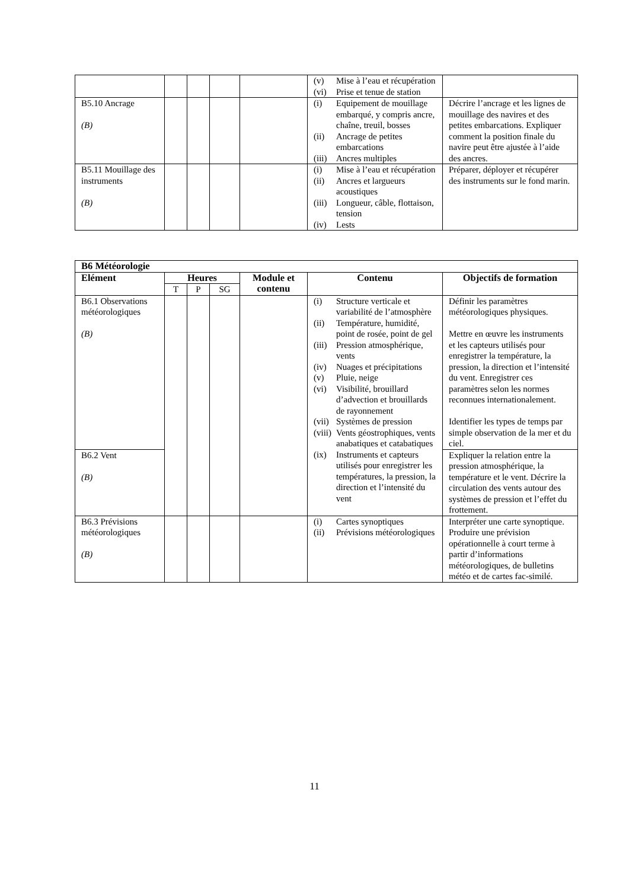| | | | | | (v) Mise à l’eau et récupération (vi) Prise et tenue de station | |
| B5.10 Ancrage (B) | | | | | (i) Equipement de mouillage embarqué, y compris ancre, chaîne, treuil, bosses (ii) Ancrage de petites embarcations (iii) Ancres multiples | Décrire l’ancrage et les lignes de mouillage des navires et des petites embarcations. Expliquer comment la position finale du navire peut être ajustée à l’aide des ancres. |
| B5.11 Mouillage des instruments (B) | | | | | (i) Mise à l’eau et récupération (ii) Ancres et largueurs acoustiques (iii) Longueur, câble, flottaison, tension (iv) Lests | Préparer, déployer et récupérer des instruments sur le fond marin. |
| B6 Météorologie | | | | | | |
| --- | --- | --- | --- | --- | --- | --- |
| Elément | Heures | | | Module et contenu | Contenu | Objectifs de formation |
| | T | P | SG | | | |
| B6.1 Observations météorologiques (B) | | | | | (i) Structure verticale et variabilité de l’atmosphère (ii) Température, humidité, point de rosée, point de gel (iii) Pression atmosphérique, vents (iv) Nuages et précipitations (v) Pluie, neige (vi) Visibilité, brouillard d’advection et brouillards de rayonnement (vii) Systèmes de pression (viii) Vents géostrophiques, vents anabatiques et catabatiques (ix) Instruments et capteurs utilisés pour enregistrer les températures, la pression, la direction et l’intensité du vent | Définir les paramètres météorologiques physiques. Mettre en œuvre les instruments et les capteurs utilisés pour enregistrer la température, la pression, la direction et l’intensité du vent. Enregistrer ces paramètres selon les normes reconnues internationalement. Identifier les types de temps par simple observation de la mer et du ciel. |
| B6.2 Vent (B) | | | | | | Expliquer la relation entre la pression atmosphérique, la température et le vent. Décrire la circulation des vents autour des systèmes de pression et l’effet du frottement. |
| B6.3 Prévisions météorologiques (B) | | | | | (i) Cartes synoptiques (ii) Prévisions météorologiques | Interpréter une carte synoptique. Produire une prévision opérationnelle à court terme à partir d’informations météorologiques, de bulletins météo et de cartes fac-similé. |
11